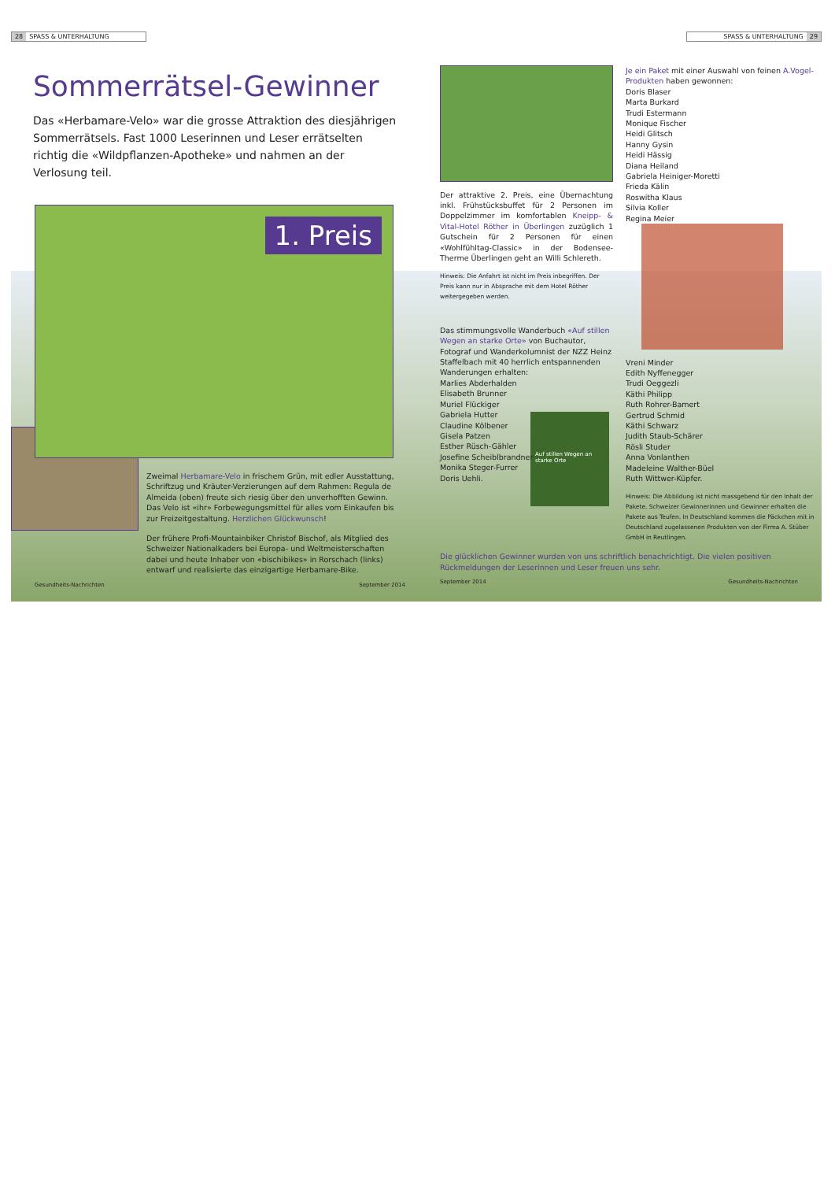28 SPASS & UNTERHALTUNG
Sommerrätsel-Gewinner
Das «Herbamare-Velo» war die grosse Attraktion des diesjährigen Sommerrätsels. Fast 1000 Leserinnen und Leser errätselten richtig die «Wildpflanzen-Apotheke» und nahmen an der Verlosung teil.
1. Preis
Zweimal Herbamare-Velo in frischem Grün, mit edler Ausstattung, Schriftzug und Kräuter-Verzierungen auf dem Rahmen: Regula de Almeida (oben) freute sich riesig über den unverhofften Gewinn. Das Velo ist «ihr» Forbewegungsmittel für alles vom Einkaufen bis zur Freizeitgestaltung. Herzlichen Glückwunsch!
Der frühere Profi-Mountainbiker Christof Bischof, als Mitglied des Schweizer Nationalkaders bei Europa- und Weltmeisterschaften dabei und heute Inhaber von «bischibikes» in Rorschach (links) entwarf und realisierte das einzigartige Herbamare-Bike.
Gesundheits-Nachrichten September 2014
SPASS & UNTERHALTUNG 29
Der attraktive 2. Preis, eine Übernachtung inkl. Frühstücksbuffet für 2 Personen im Doppelzimmer im komfortablen Kneipp- & Vital-Hotel Röther in Überlingen zuzüglich 1 Gutschein für 2 Personen für einen «Wohlfühltag-Classic» in der Bodensee-Therme Überlingen geht an Willi Schlereth.
Hinweis: Die Anfahrt ist nicht im Preis inbegriffen. Der Preis kann nur in Absprache mit dem Hotel Röther weitergegeben werden.
Das stimmungsvolle Wanderbuch «Auf stillen Wegen an starke Orte» von Buchautor, Fotograf und Wanderkolumnist der NZZ Heinz Staffelbach mit 40 herrlich entspannenden Wanderungen erhalten:
Marlies Abderhalden
Elisabeth Brunner
Muriel Flückiger
Gabriela Hutter
Claudine Kölbener
Gisela Patzen
Esther Rüsch-Gähler
Josefine Scheiblbrandner
Monika Steger-Furrer
Doris Uehli.
Auf stillen Wegen an starke Orte
Je ein Paket mit einer Auswahl von feinen A.Vogel-Produkten haben gewonnen:
Doris Blaser
Marta Burkard
Trudi Estermann
Monique Fischer
Heidi Glitsch
Hanny Gysin
Heidi Hässig
Diana Heiland
Gabriela Heiniger-Moretti
Frieda Kälin
Roswitha Klaus
Silvia Koller
Regina Meier
Vreni Minder
Edith Nyffenegger
Trudi Oeggezli
Käthi Philipp
Ruth Rohrer-Bamert
Gertrud Schmid
Käthi Schwarz
Judith Staub-Schärer
Rösli Studer
Anna Vonlanthen
Madeleine Walther-Büel
Ruth Wittwer-Küpfer.
Hinweis: Die Abbildung ist nicht massgebend für den Inhalt der Pakete. Schweizer Gewinnerinnen und Gewinner erhalten die Pakete aus Teufen. In Deutschland kommen die Päckchen mit in Deutschland zugelassenen Produkten von der Firma A. Stüber GmbH in Reutlingen.
Die glücklichen Gewinner wurden von uns schriftlich benachrichtigt. Die vielen positiven Rückmeldungen der Leserinnen und Leser freuen uns sehr.
September 2014 Gesundheits-Nachrichten